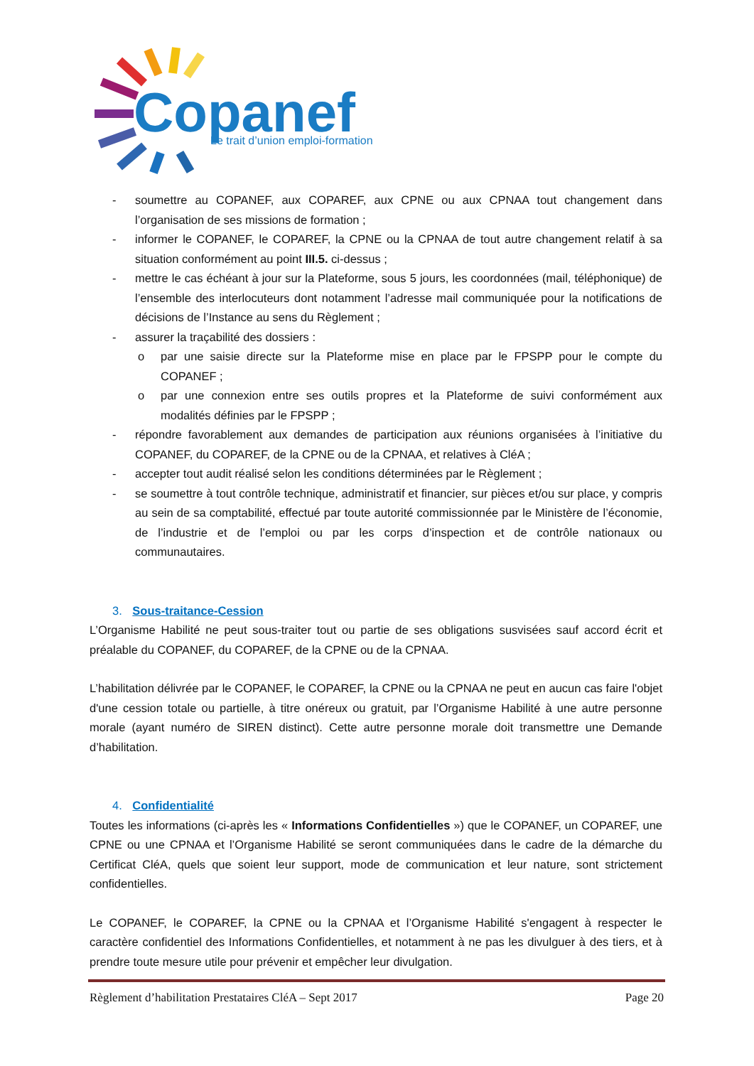Copanef
Le trait d’union emploi-formation
- soumettre au COPANEF, aux COPAREF, aux CPNE ou aux CPNAA tout changement dans l’organisation de ses missions de formation ;
- informer le COPANEF, le COPAREF, la CPNE ou la CPNAA de tout autre changement relatif à sa situation conformément au point III.5. ci-dessus ;
- mettre le cas échéant à jour sur la Plateforme, sous 5 jours, les coordonnées (mail, téléphonique) de l’ensemble des interlocuteurs dont notamment l’adresse mail communiquée pour la notifications de décisions de l’Instance au sens du Règlement ;
- assurer la traçabilité des dossiers :
o par une saisie directe sur la Plateforme mise en place par le FPSPP pour le compte du COPANEF ;
o par une connexion entre ses outils propres et la Plateforme de suivi conformément aux modalités définies par le FPSPP ;
- répondre favorablement aux demandes de participation aux réunions organisées à l’initiative du COPANEF, du COPAREF, de la CPNE ou de la CPNAA, et relatives à CléA ;
- accepter tout audit réalisé selon les conditions déterminées par le Règlement ;
- se soumettre à tout contrôle technique, administratif et financier, sur pièces et/ou sur place, y compris au sein de sa comptabilité, effectué par toute autorité commissionnée par le Ministère de l’économie, de l’industrie et de l’emploi ou par les corps d’inspection et de contrôle nationaux ou communautaires.
3. Sous-traitance-Cession
L’Organisme Habilité ne peut sous-traiter tout ou partie de ses obligations susvisées sauf accord écrit et préalable du COPANEF, du COPAREF, de la CPNE ou de la CPNAA.
L’habilitation délivrée par le COPANEF, le COPAREF, la CPNE ou la CPNAA ne peut en aucun cas faire l'objet d'une cession totale ou partielle, à titre onéreux ou gratuit, par l’Organisme Habilité à une autre personne morale (ayant numéro de SIREN distinct). Cette autre personne morale doit transmettre une Demande d’habilitation.
4. Confidentialité
Toutes les informations (ci-après les « Informations Confidentielles ») que le COPANEF, un COPAREF, une CPNE ou une CPNAA et l’Organisme Habilité se seront communiquées dans le cadre de la démarche du Certificat CléA, quels que soient leur support, mode de communication et leur nature, sont strictement confidentielles.
Le COPANEF, le COPAREF, la CPNE ou la CPNAA et l’Organisme Habilité s'engagent à respecter le caractère confidentiel des Informations Confidentielles, et notamment à ne pas les divulguer à des tiers, et à prendre toute mesure utile pour prévenir et empêcher leur divulgation.
Règlement d’habilitation Prestataires CléA – Sept 2017 Page 20